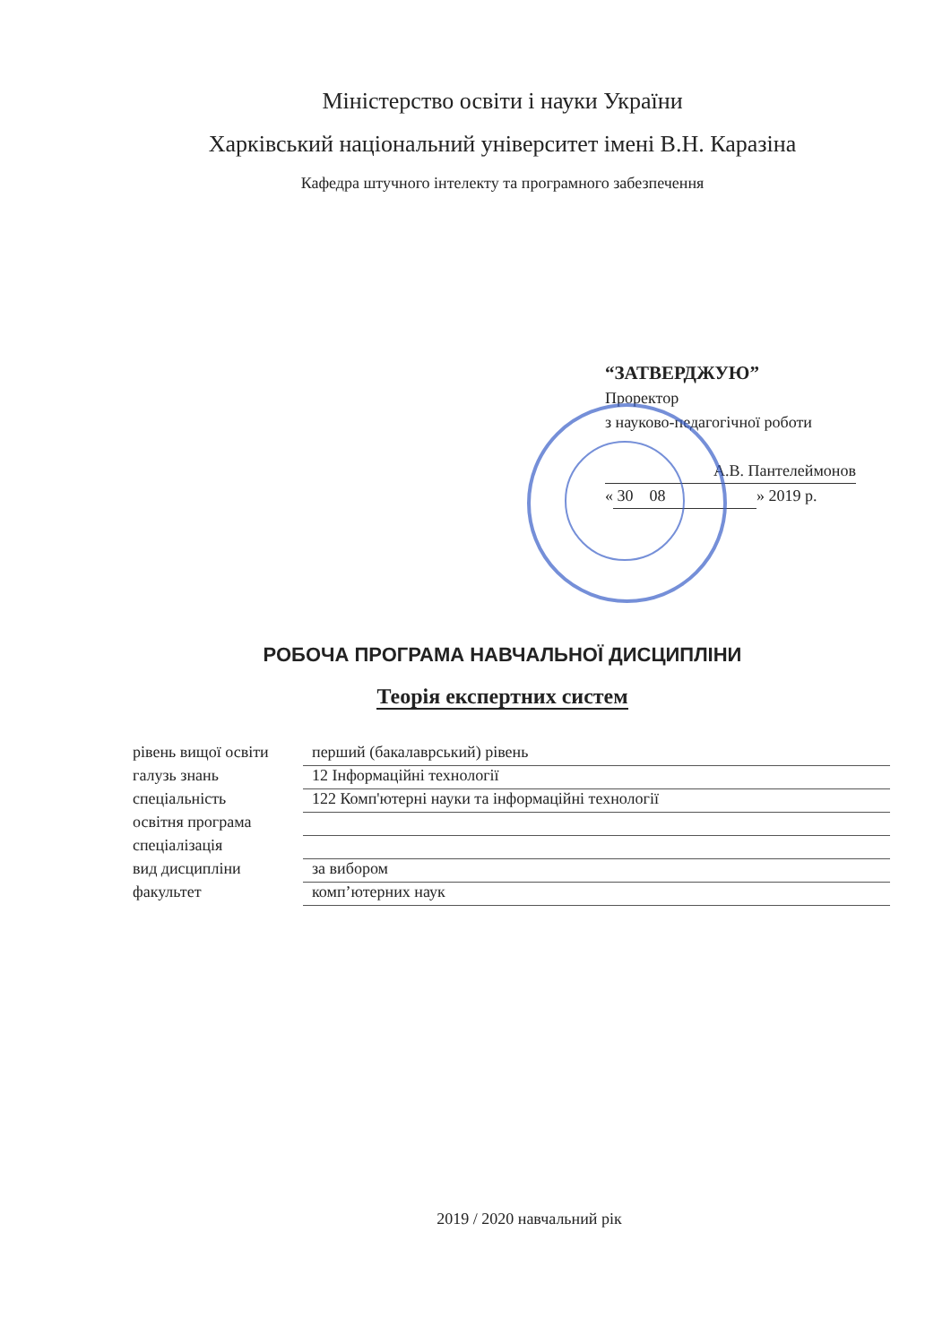Міністерство освіти і науки України
Харківський національний університет імені В.Н. Каразіна
Кафедра штучного інтелекту та програмного забезпечення
“ЗАТВЕРДЖУЮ”
Проректор
з науково-педагогічної роботи
А.В. Пантелеймонов
« 30 08 » 2019 р.
РОБОЧА ПРОГРАМА НАВЧАЛЬНОЇ ДИСЦИПЛІНИ
Теорія експертних систем
рівень вищої освіти
перший (бакалаврський) рівень
галузь знань 12 Інформаційні технології
спеціальність 122 Комп'ютерні науки та інформаційні технології
освітня програма
спеціалізація
вид дисципліни за вибором
факультет комп’ютерних наук
2019 / 2020 навчальний рік